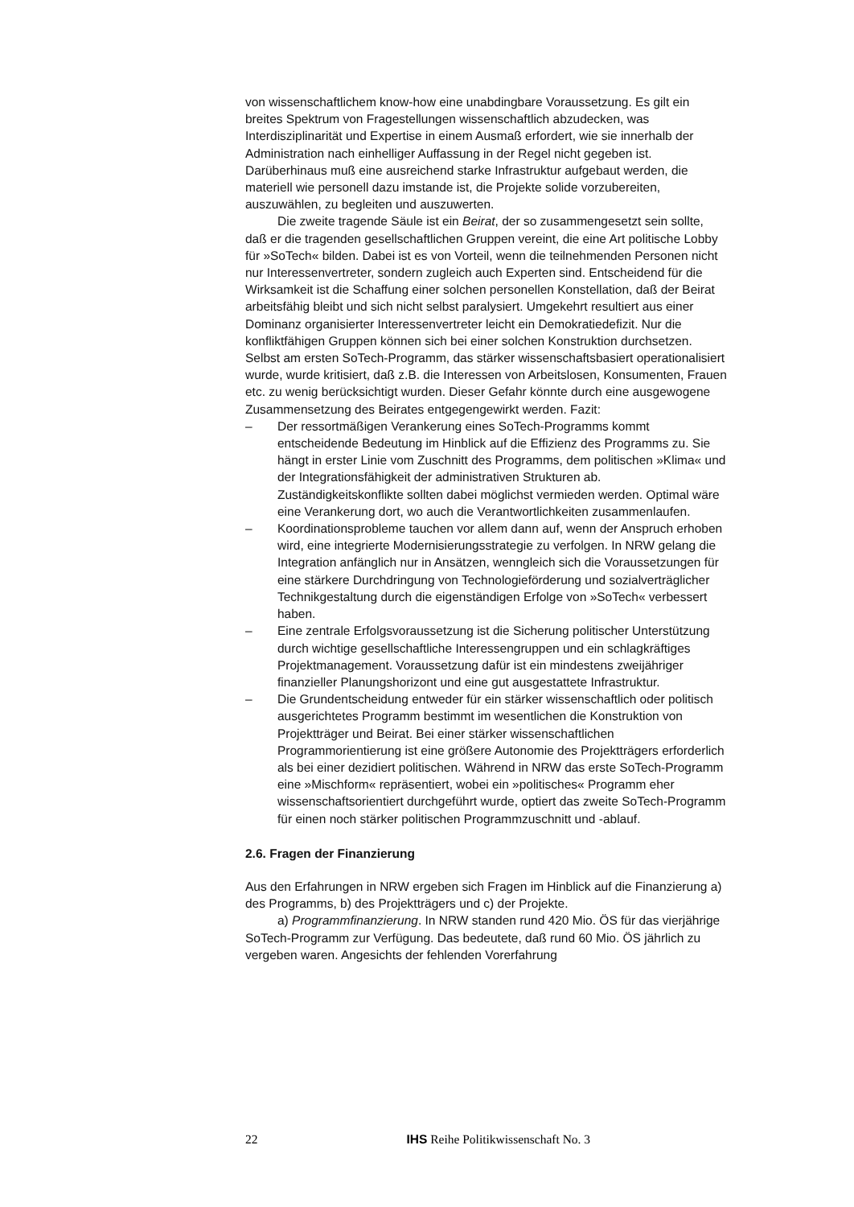von wissenschaftlichem know-how eine unabdingbare Voraussetzung. Es gilt ein breites Spektrum von Fragestellungen wissenschaftlich abzudecken, was Interdisziplinarität und Expertise in einem Ausmaß erfordert, wie sie innerhalb der Administration nach einhelliger Auffassung in der Regel nicht gegeben ist. Darüberhinaus muß eine ausreichend starke Infrastruktur aufgebaut werden, die materiell wie personell dazu imstande ist, die Projekte solide vorzubereiten, auszuwählen, zu begleiten und auszuwerten.
Die zweite tragende Säule ist ein Beirat, der so zusammengesetzt sein sollte, daß er die tragenden gesellschaftlichen Gruppen vereint, die eine Art politische Lobby für »SoTech« bilden. Dabei ist es von Vorteil, wenn die teilnehmenden Personen nicht nur Interessenvertreter, sondern zugleich auch Experten sind. Entscheidend für die Wirksamkeit ist die Schaffung einer solchen personellen Konstellation, daß der Beirat arbeitsfähig bleibt und sich nicht selbst paralysiert. Umgekehrt resultiert aus einer Dominanz organisierter Interessenvertreter leicht ein Demokratiedefizit. Nur die konfliktfähigen Gruppen können sich bei einer solchen Konstruktion durchsetzen. Selbst am ersten SoTech-Programm, das stärker wissenschaftsbasiert operationalisiert wurde, wurde kritisiert, daß z.B. die Interessen von Arbeitslosen, Konsumenten, Frauen etc. zu wenig berücksichtigt wurden. Dieser Gefahr könnte durch eine ausgewogene Zusammensetzung des Beirates entgegengewirkt werden. Fazit:
– Der ressortmäßigen Verankerung eines SoTech-Programms kommt entscheidende Bedeutung im Hinblick auf die Effizienz des Programms zu. Sie hängt in erster Linie vom Zuschnitt des Programms, dem politischen »Klima« und der Integrationsfähigkeit der administrativen Strukturen ab. Zuständigkeitskonflikte sollten dabei möglichst vermieden werden. Optimal wäre eine Verankerung dort, wo auch die Verantwortlichkeiten zusammenlaufen.
– Koordinationsprobleme tauchen vor allem dann auf, wenn der Anspruch erhoben wird, eine integrierte Modernisierungsstrategie zu verfolgen. In NRW gelang die Integration anfänglich nur in Ansätzen, wenngleich sich die Voraussetzungen für eine stärkere Durchdringung von Technologieförderung und sozialverträglicher Technikgestaltung durch die eigenständigen Erfolge von »SoTech« verbessert haben.
– Eine zentrale Erfolgsvoraussetzung ist die Sicherung politischer Unterstützung durch wichtige gesellschaftliche Interessengruppen und ein schlagkräftiges Projektmanagement. Voraussetzung dafür ist ein mindestens zweijähriger finanzieller Planungshorizont und eine gut ausgestattete Infrastruktur.
– Die Grundentscheidung entweder für ein stärker wissenschaftlich oder politisch ausgerichtetes Programm bestimmt im wesentlichen die Konstruktion von Projektträger und Beirat. Bei einer stärker wissenschaftlichen Programmorientierung ist eine größere Autonomie des Projektträgers erforderlich als bei einer dezidiert politischen. Während in NRW das erste SoTech-Programm eine »Mischform« repräsentiert, wobei ein »politisches« Programm eher wissenschaftsorientiert durchgeführt wurde, optiert das zweite SoTech-Programm für einen noch stärker politischen Programmzuschnitt und -ablauf.
2.6. Fragen der Finanzierung
Aus den Erfahrungen in NRW ergeben sich Fragen im Hinblick auf die Finanzierung a) des Programms, b) des Projektträgers und c) der Projekte.
a) Programmfinanzierung. In NRW standen rund 420 Mio. ÖS für das vierjährige SoTech-Programm zur Verfügung. Das bedeutete, daß rund 60 Mio. ÖS jährlich zu vergeben waren. Angesichts der fehlenden Vorerfahrung
22 IHS Reihe Politikwissenschaft No. 3